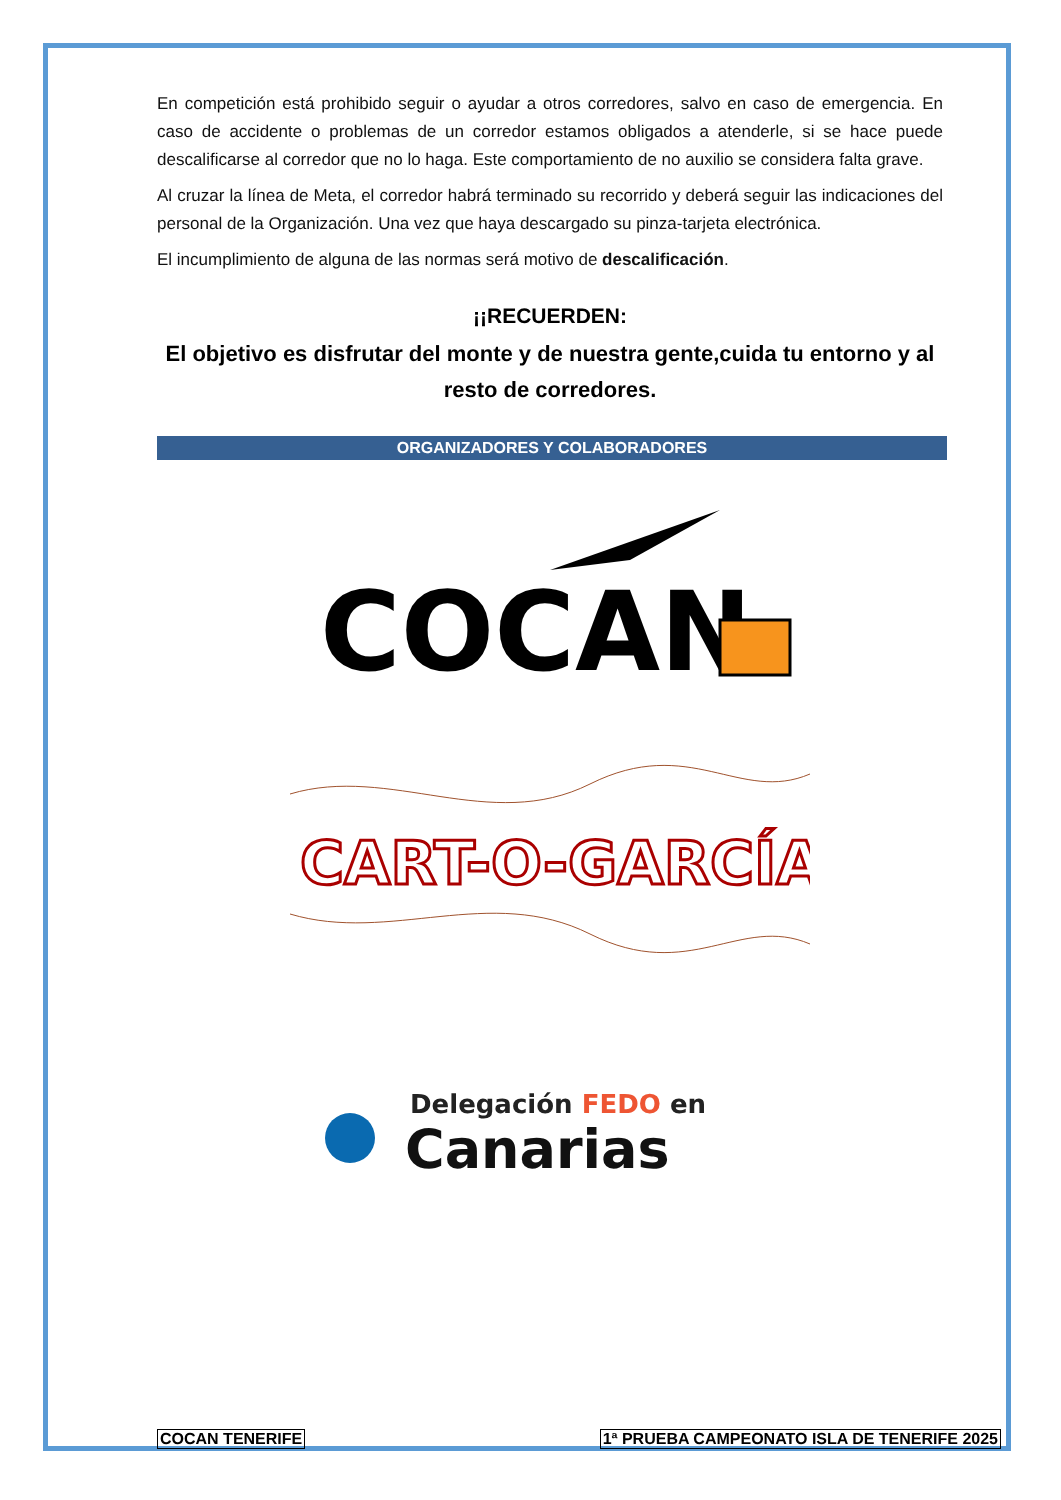En competición está prohibido seguir o ayudar a otros corredores, salvo en caso de emergencia. En caso de accidente o problemas de un corredor estamos obligados a atenderle, si se hace puede descalificarse al corredor que no lo haga. Este comportamiento de no auxilio se considera falta grave.
Al cruzar la línea de Meta, el corredor habrá terminado su recorrido y deberá seguir las indicaciones del personal de la Organización. Una vez que haya descargado su pinza-tarjeta electrónica.
El incumplimiento de alguna de las normas será motivo de descalificación.
¡¡RECUERDEN:
El objetivo es disfrutar del monte y de nuestra gente,cuida tu entorno y al resto de corredores.
ORGANIZADORES Y COLABORADORES
COCAN
CART-O-GARCÍA
Delegación FEDO en
Canarias
COCAN TENERIFE 1ª PRUEBA CAMPEONATO ISLA DE TENERIFE 2025